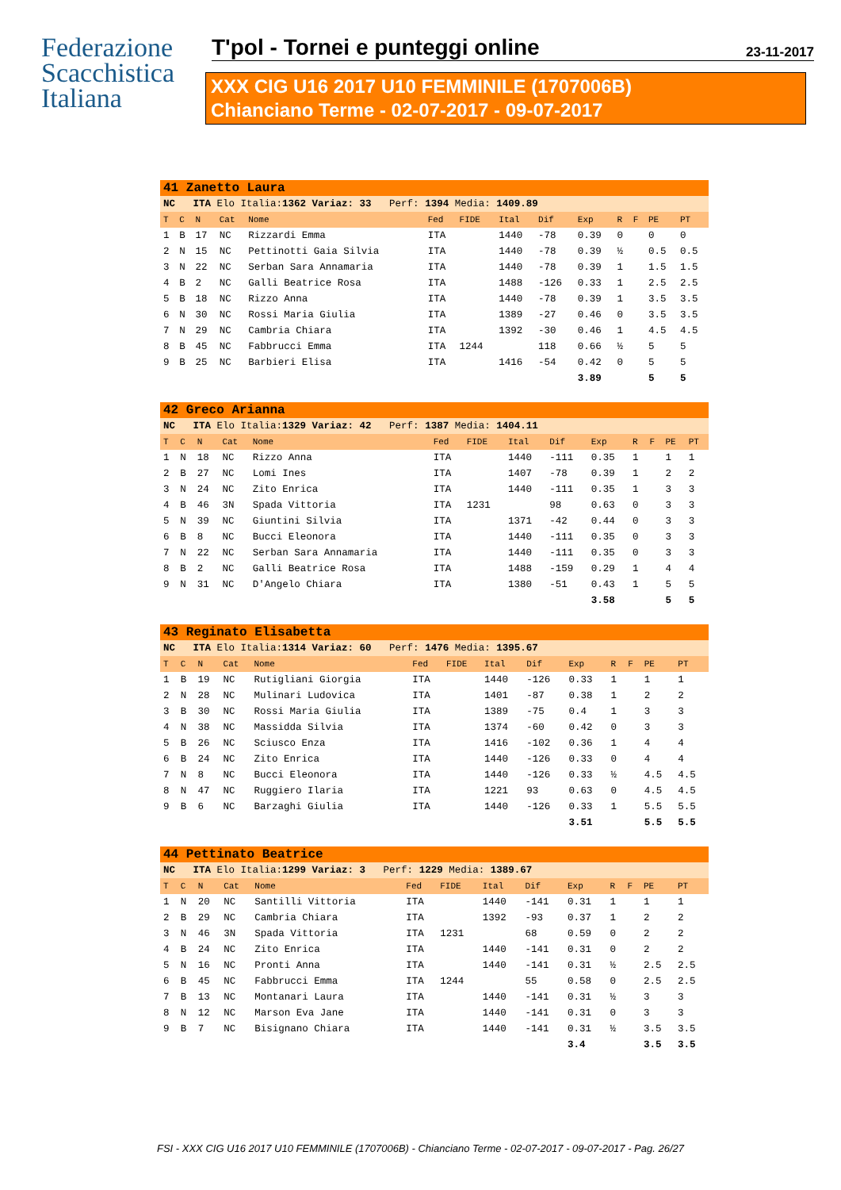Federazione
Scacchistica
Italiana
T'pol - Tornei e punteggi online 23-11-2017
XXX CIG U16 2017 U10 FEMMINILE (1707006B)
Chianciano Terme - 02-07-2017 - 09-07-2017
| 41 Zanetto Laura | | | | | | | | | | | | | |
| NC ITA Elo Italia: 1362 Variaz: 33 Perf: 1394 Media: 1409.89 | | | | | | | | | | | | | |
| T | C | N | Cat | Nome | Fed | FIDE | Ital | Dif | Exp | R | F | PE | PT |
| 1 | B | 17 | NC | Rizzardi Emma | ITA | | 1440 | -78 | 0.39 | 0 | | 0 | 0 |
| 2 | N | 15 | NC | Pettinotti Gaia Silvia | ITA | | 1440 | -78 | 0.39 | ½ | | 0.5 | 0.5 |
| 3 | N | 22 | NC | Serban Sara Annamaria | ITA | | 1440 | -78 | 0.39 | 1 | | 1.5 | 1.5 |
| 4 | B | 2 | NC | Galli Beatrice Rosa | ITA | | 1488 | -126 | 0.33 | 1 | | 2.5 | 2.5 |
| 5 | B | 18 | NC | Rizzo Anna | ITA | | 1440 | -78 | 0.39 | 1 | | 3.5 | 3.5 |
| 6 | N | 30 | NC | Rossi Maria Giulia | ITA | | 1389 | -27 | 0.46 | 0 | | 3.5 | 3.5 |
| 7 | N | 29 | NC | Cambria Chiara | ITA | | 1392 | -30 | 0.46 | 1 | | 4.5 | 4.5 |
| 8 | B | 45 | NC | Fabbrucci Emma | ITA | 1244 | | 118 | 0.66 | ½ | | 5 | 5 |
| 9 | B | 25 | NC | Barbieri Elisa | ITA | | 1416 | -54 | 0.42 | 0 | | 5 | 5 |
| | | | | | | | | | 3.89 | | | 5 | 5 |
| 42 Greco Arianna | | | | | | | | | | | | | |
| NC ITA Elo Italia: 1329 Variaz: 42 Perf: 1387 Media: 1404.11 | | | | | | | | | | | | | |
| T | C | N | Cat | Nome | Fed | FIDE | Ital | Dif | Exp | R | F | PE | PT |
| 1 | N | 18 | NC | Rizzo Anna | ITA | | 1440 | -111 | 0.35 | 1 | | 1 | 1 |
| 2 | B | 27 | NC | Lomi Ines | ITA | | 1407 | -78 | 0.39 | 1 | | 2 | 2 |
| 3 | N | 24 | NC | Zito Enrica | ITA | | 1440 | -111 | 0.35 | 1 | | 3 | 3 |
| 4 | B | 46 | 3N | Spada Vittoria | ITA | 1231 | | 98 | 0.63 | 0 | | 3 | 3 |
| 5 | N | 39 | NC | Giuntini Silvia | ITA | | 1371 | -42 | 0.44 | 0 | | 3 | 3 |
| 6 | B | 8 | NC | Bucci Eleonora | ITA | | 1440 | -111 | 0.35 | 0 | | 3 | 3 |
| 7 | N | 22 | NC | Serban Sara Annamaria | ITA | | 1440 | -111 | 0.35 | 0 | | 3 | 3 |
| 8 | B | 2 | NC | Galli Beatrice Rosa | ITA | | 1488 | -159 | 0.29 | 1 | | 4 | 4 |
| 9 | N | 31 | NC | D'Angelo Chiara | ITA | | 1380 | -51 | 0.43 | 1 | | 5 | 5 |
| | | | | | | | | | 3.58 | | | 5 | 5 |
| 43 Reginato Elisabetta | | | | | | | | | | | | | |
| NC ITA Elo Italia: 1314 Variaz: 60 Perf: 1476 Media: 1395.67 | | | | | | | | | | | | | |
| T | C | N | Cat | Nome | Fed | FIDE | Ital | Dif | Exp | R | F | PE | PT |
| 1 | B | 19 | NC | Rutigliani Giorgia | ITA | | 1440 | -126 | 0.33 | 1 | | 1 | 1 |
| 2 | N | 28 | NC | Mulinari Ludovica | ITA | | 1401 | -87 | 0.38 | 1 | | 2 | 2 |
| 3 | B | 30 | NC | Rossi Maria Giulia | ITA | | 1389 | -75 | 0.4 | 1 | | 3 | 3 |
| 4 | N | 38 | NC | Massidda Silvia | ITA | | 1374 | -60 | 0.42 | 0 | | 3 | 3 |
| 5 | B | 26 | NC | Sciusco Enza | ITA | | 1416 | -102 | 0.36 | 1 | | 4 | 4 |
| 6 | B | 24 | NC | Zito Enrica | ITA | | 1440 | -126 | 0.33 | 0 | | 4 | 4 |
| 7 | N | 8 | NC | Bucci Eleonora | ITA | | 1440 | -126 | 0.33 | ½ | | 4.5 | 4.5 |
| 8 | N | 47 | NC | Ruggiero Ilaria | ITA | | 1221 | 93 | 0.63 | 0 | | 4.5 | 4.5 |
| 9 | B | 6 | NC | Barzaghi Giulia | ITA | | 1440 | -126 | 0.33 | 1 | | 5.5 | 5.5 |
| | | | | | | | | | 3.51 | | | 5.5 | 5.5 |
| 44 Pettinato Beatrice | | | | | | | | | | | | | |
| NC ITA Elo Italia: 1299 Variaz: 3 Perf: 1229 Media: 1389.67 | | | | | | | | | | | | | |
| T | C | N | Cat | Nome | Fed | FIDE | Ital | Dif | Exp | R | F | PE | PT |
| 1 | N | 20 | NC | Santilli Vittoria | ITA | | 1440 | -141 | 0.31 | 1 | | 1 | 1 |
| 2 | B | 29 | NC | Cambria Chiara | ITA | | 1392 | -93 | 0.37 | 1 | | 2 | 2 |
| 3 | N | 46 | 3N | Spada Vittoria | ITA | 1231 | | 68 | 0.59 | 0 | | 2 | 2 |
| 4 | B | 24 | NC | Zito Enrica | ITA | | 1440 | -141 | 0.31 | 0 | | 2 | 2 |
| 5 | N | 16 | NC | Pronti Anna | ITA | | 1440 | -141 | 0.31 | ½ | | 2.5 | 2.5 |
| 6 | B | 45 | NC | Fabbrucci Emma | ITA | 1244 | | 55 | 0.58 | 0 | | 2.5 | 2.5 |
| 7 | B | 13 | NC | Montanari Laura | ITA | | 1440 | -141 | 0.31 | ½ | | 3 | 3 |
| 8 | N | 12 | NC | Marson Eva Jane | ITA | | 1440 | -141 | 0.31 | 0 | | 3 | 3 |
| 9 | B | 7 | NC | Bisignano Chiara | ITA | | 1440 | -141 | 0.31 | ½ | | 3.5 | 3.5 |
| | | | | | | | | | 3.4 | | | 3.5 | 3.5 |
FSI - XXX CIG U16 2017 U10 FEMMINILE (1707006B) - Chianciano Terme - 02-07-2017 - 09-07-2017 - Pag. 26/27